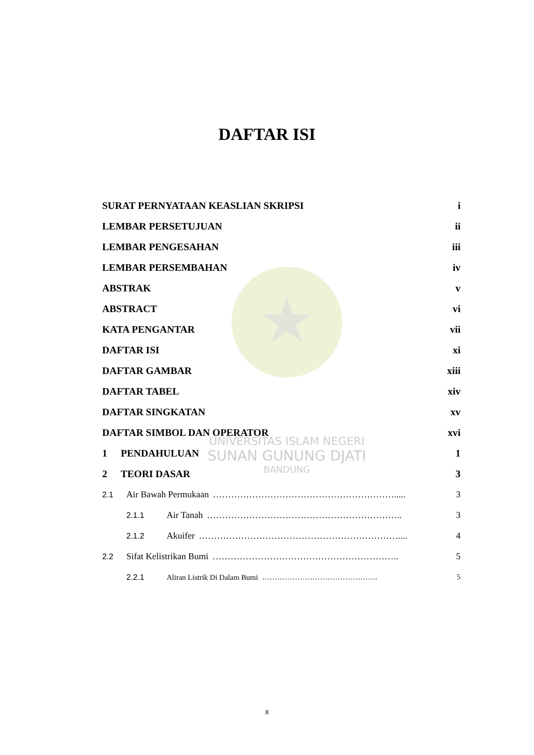UNIVERSITAS ISLAM NEGERI
SUNAN GUNUNG DJATI
BANDUNG
DAFTAR ISI
SURAT PERNYATAAN KEASLIAN SKRIPSI i
LEMBAR PERSETUJUAN ii
LEMBAR PENGESAHAN iii
LEMBAR PERSEMBAHAN iv
ABSTRAK v
ABSTRACT vi
KATA PENGANTAR vii
DAFTAR ISI xi
DAFTAR GAMBAR xiii
DAFTAR TABEL xiv
DAFTAR SINGKATAN xv
DAFTAR SIMBOL DAN OPERATOR xvi
1 PENDAHULUAN 1
2 TEORI DASAR 3
2.1 Air Bawah Permukaan ……………………………………………………..... 3
2.1.1 Air Tanah ……………………………………………………….. 3
2.1.2 Akuifer ………………………………………………………….... 4
2.2 Sifat Kelistrikan Bumi …………………………………………………….. 5
2.2.1 Aliran Listrik Di Dalam Bumi ………………………………………. 5
x